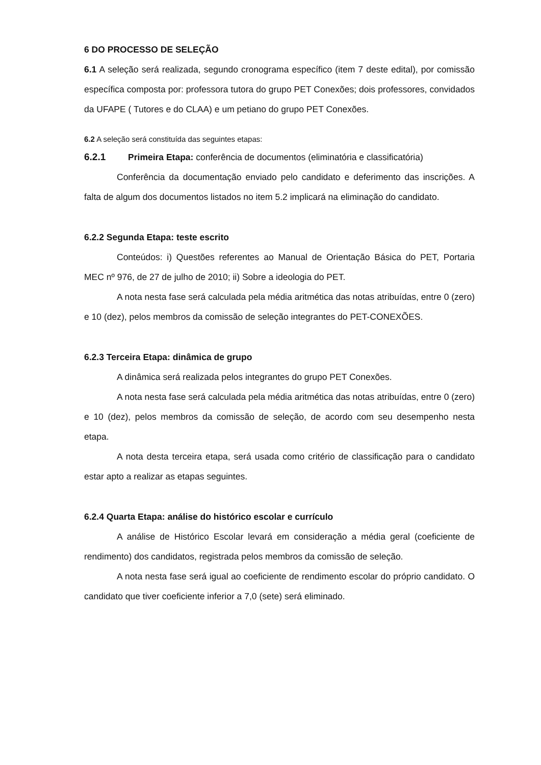6 DO PROCESSO DE SELEÇÃO
6.1 A seleção será realizada, segundo cronograma específico (item 7 deste edital), por comissão específica composta por: professora tutora do grupo PET Conexões; dois professores, convidados da UFAPE ( Tutores e do CLAA) e um petiano do grupo PET Conexões.
6.2 A seleção será constituída das seguintes etapas:
6.2.1 Primeira Etapa: conferência de documentos (eliminatória e classificatória)
Conferência da documentação enviado pelo candidato e deferimento das inscrições. A falta de algum dos documentos listados no item 5.2 implicará na eliminação do candidato.
6.2.2 Segunda Etapa: teste escrito
Conteúdos: i) Questões referentes ao Manual de Orientação Básica do PET, Portaria MEC nº 976, de 27 de julho de 2010; ii) Sobre a ideologia do PET.
A nota nesta fase será calculada pela média aritmética das notas atribuídas, entre 0 (zero) e 10 (dez), pelos membros da comissão de seleção integrantes do PET-CONEXÕES.
6.2.3 Terceira Etapa: dinâmica de grupo
A dinâmica será realizada pelos integrantes do grupo PET Conexões.
A nota nesta fase será calculada pela média aritmética das notas atribuídas, entre 0 (zero) e 10 (dez), pelos membros da comissão de seleção, de acordo com seu desempenho nesta etapa.
A nota desta terceira etapa, será usada como critério de classificação para o candidato estar apto a realizar as etapas seguintes.
6.2.4 Quarta Etapa: análise do histórico escolar e currículo
A análise de Histórico Escolar levará em consideração a média geral (coeficiente de rendimento) dos candidatos, registrada pelos membros da comissão de seleção.
A nota nesta fase será igual ao coeficiente de rendimento escolar do próprio candidato. O candidato que tiver coeficiente inferior a 7,0 (sete) será eliminado.